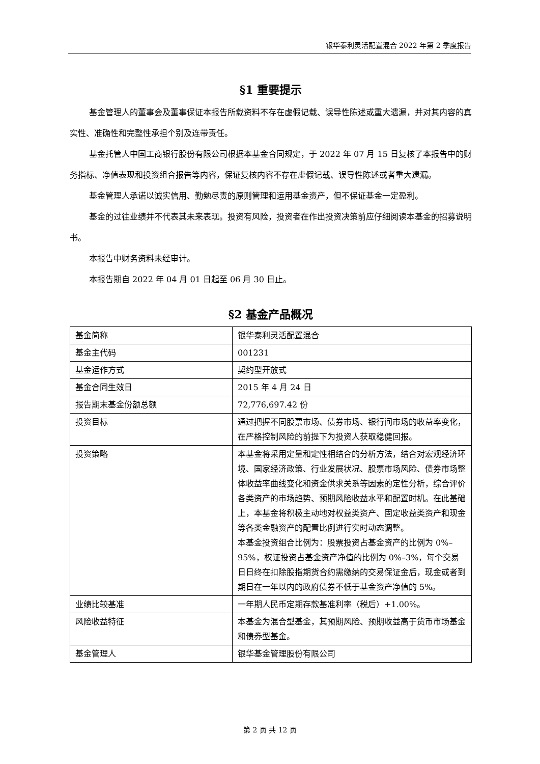银华泰利灵活配置混合 2022 年第 2 季度报告
§1 重要提示
基金管理人的董事会及董事保证本报告所载资料不存在虚假记载、误导性陈述或重大遗漏，并对其内容的真实性、准确性和完整性承担个别及连带责任。
基金托管人中国工商银行股份有限公司根据本基金合同规定，于 2022 年 07 月 15 日复核了本报告中的财务指标、净值表现和投资组合报告等内容，保证复核内容不存在虚假记载、误导性陈述或者重大遗漏。
基金管理人承诺以诚实信用、勤勉尽责的原则管理和运用基金资产，但不保证基金一定盈利。
基金的过往业绩并不代表其未来表现。投资有风险，投资者在作出投资决策前应仔细阅读本基金的招募说明书。
本报告中财务资料未经审计。
本报告期自 2022 年 04 月 01 日起至 06 月 30 日止。
§2 基金产品概况
| 基金简称 | 银华泰利灵活配置混合 |
| 基金主代码 | 001231 |
| 基金运作方式 | 契约型开放式 |
| 基金合同生效日 | 2015 年 4 月 24 日 |
| 报告期末基金份额总额 | 72,776,697.42 份 |
| 投资目标 | 通过把握不同股票市场、债券市场、银行间市场的收益率变化，在严格控制风险的前提下为投资人获取稳健回报。 |
| 投资策略 | 本基金将采用定量和定性相结合的分析方法，结合对宏观经济环境、国家经济政策、行业发展状况、股票市场风险、债券市场整体收益率曲线变化和资金供求关系等因素的定性分析，综合评价各类资产的市场趋势、预期风险收益水平和配置时机。在此基础上，本基金将积极主动地对权益类资产、固定收益类资产和现金等各类金融资产的配置比例进行实时动态调整。 本基金投资组合比例为：股票投资占基金资产的比例为 0%–95%，权证投资占基金资产净值的比例为 0%–3%，每个交易日日终在扣除股指期货合约需缴纳的交易保证金后，现金或者到期日在一年以内的政府债券不低于基金资产净值的 5%。 |
| 业绩比较基准 | 一年期人民币定期存款基准利率（税后）+1.00%。 |
| 风险收益特征 | 本基金为混合型基金，其预期风险、预期收益高于货币市场基金和债券型基金。 |
| 基金管理人 | 银华基金管理股份有限公司 |
第 2 页 共 12 页